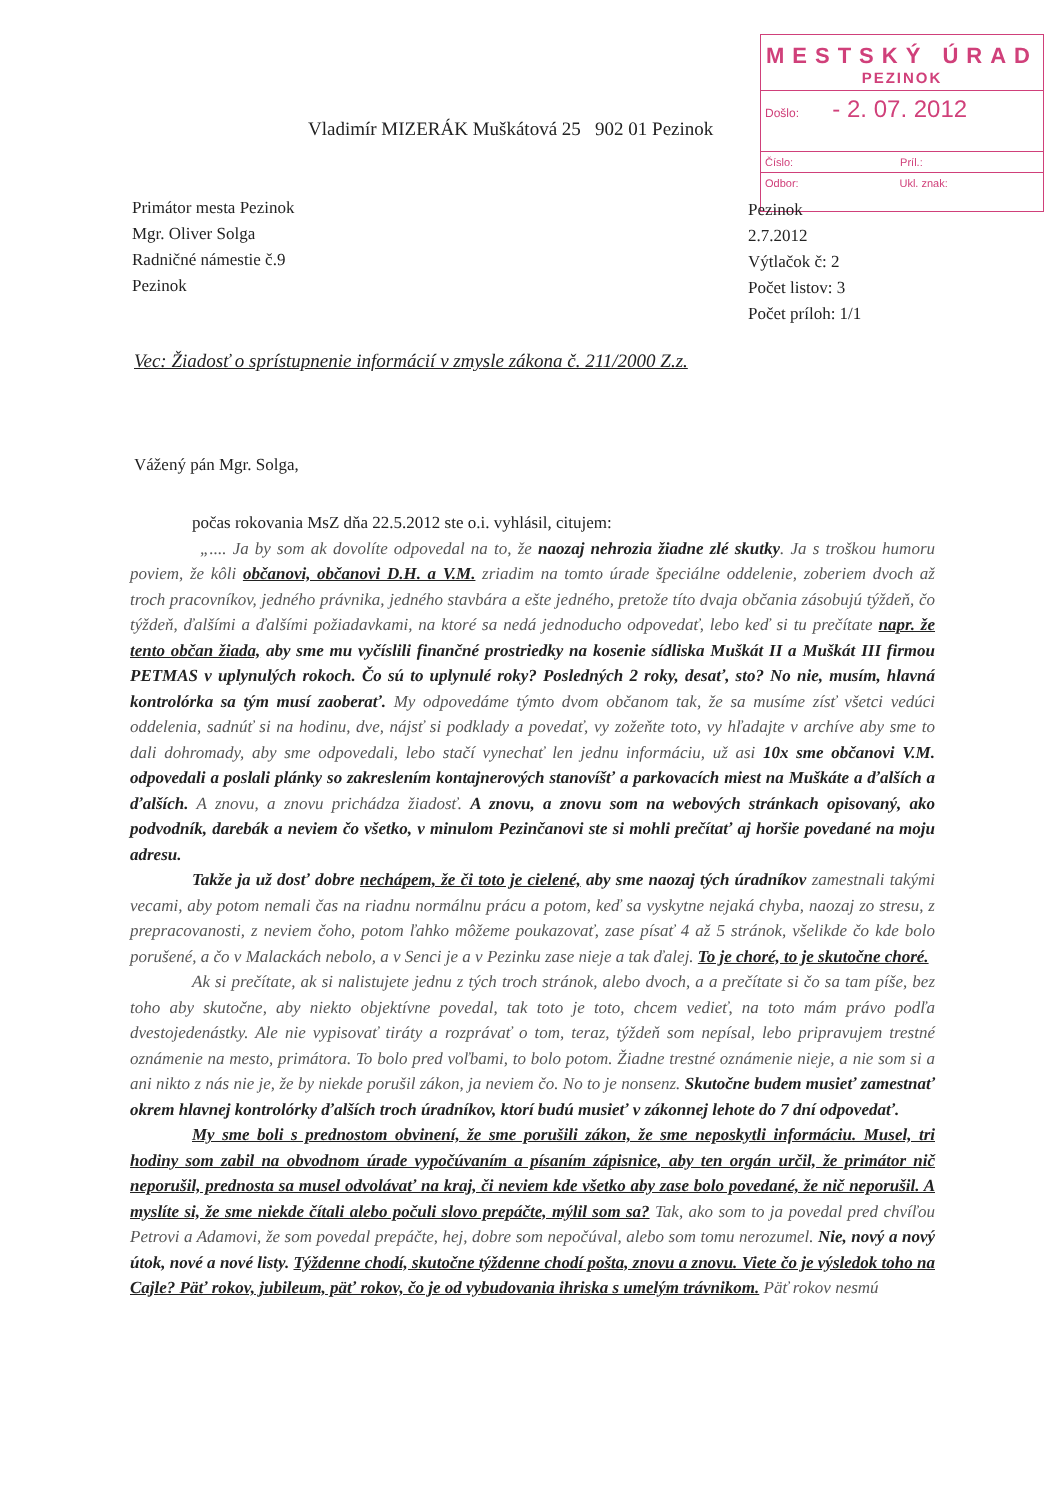MESTSKÝ ÚRAD
PEZINOK
Došlo: - 2. 07. 2012
Číslo: Príl.:
Odbor: Ukl. znak:
Vladimír MIZERÁK Muškátová 25 902 01 Pezinok
Primátor mesta Pezinok
Mgr. Oliver Solga
Radničné námestie č.9
Pezinok
Pezinok
2.7.2012
Výtlačok č: 2
Počet listov: 3
Počet príloh: 1/1
Vec: Žiadosť o sprístupnenie informácií v zmysle zákona č. 211/2000 Z.z.
Vážený pán Mgr. Solga,
počas rokovania MsZ dňa 22.5.2012 ste o.i. vyhlásil, citujem:
„.... Ja by som ak dovolíte odpovedal na to, že naozaj nehrozia žiadne zlé skutky. Ja s troškou humoru poviem, že kôli občanovi, občanovi D.H. a V.M. zriadim na tomto úrade špeciálne oddelenie, zoberiem dvoch až troch pracovníkov, jedného právnika, jedného stavbára a ešte jedného, pretože títo dvaja občania zásobujú týždeň, čo týždeň, ďalšími a ďalšími požiadavkami, na ktoré sa nedá jednoducho odpovedať, lebo keď si tu prečítate napr. že tento občan žiada, aby sme mu vyčíslili finančné prostriedky na kosenie sídliska Muškát II a Muškát III firmou PETMAS v uplynulých rokoch. Čo sú to uplynulé roky? Posledných 2 roky, desať, sto? No nie, musím, hlavná kontrolórka sa tým musí zaoberať. My odpovedáme týmto dvom občanom tak, že sa musíme zísť všetci vedúci oddelenia, sadnúť si na hodinu, dve, nájsť si podklady a povedať, vy zožeňte toto, vy hľadajte v archíve aby sme to dali dohromady, aby sme odpovedali, lebo stačí vynechať len jednu informáciu, už asi 10x sme občanovi V.M. odpovedali a poslali plánky so zakreslením kontajnerových stanovíšť a parkovacích miest na Muškáte a ďalších a ďalších. A znovu, a znovu prichádza žiadosť. A znovu, a znovu som na webových stránkach opisovaný, ako podvodník, darebák a neviem čo všetko, v minulom Pezinčanovi ste si mohli prečítať aj horšie povedané na moju adresu.
Takže ja už dosť dobre nechápem, že či toto je cielené, aby sme naozaj tých úradníkov zamestnali takými vecami, aby potom nemali čas na riadnu normálnu prácu a potom, keď sa vyskytne nejaká chyba, naozaj zo stresu, z prepracovanosti, z neviem čoho, potom ľahko môžeme poukazovať, zase písať 4 až 5 stránok, všelikde čo kde bolo porušené, a čo v Malackách nebolo, a v Senci je a v Pezinku zase nieje a tak ďalej. To je choré, to je skutočne choré.
Ak si prečítate, ak si nalistujete jednu z tých troch stránok, alebo dvoch, a a prečítate si čo sa tam píše, bez toho aby skutočne, aby niekto objektívne povedal, tak toto je toto, chcem vedieť, na toto mám právo podľa dvestojedenástky. Ale nie vypisovať tiráty a rozprávať o tom, teraz, týždeň som nepísal, lebo pripravujem trestné oznámenie na mesto, primátora. To bolo pred voľbami, to bolo potom. Žiadne trestné oznámenie nieje, a nie som si a ani nikto z nás nie je, že by niekde porušil zákon, ja neviem čo. No to je nonsenz. Skutočne budem musieť zamestnať okrem hlavnej kontrolórky ďalších troch úradníkov, ktorí budú musieť v zákonnej lehote do 7 dní odpovedať.
My sme boli s prednostom obvinení, že sme porušili zákon, že sme neposkytli informáciu. Musel, tri hodiny som zabil na obvodnom úrade vypočúvaním a písaním zápisnice, aby ten orgán určil, že primátor nič neporušil, prednosta sa musel odvolávať na kraj, či neviem kde všetko aby zase bolo povedané, že nič neporušil. A myslíte si, že sme niekde čítali alebo počuli slovo prepáčte, mýlil som sa? Tak, ako som to ja povedal pred chvíľou Petrovi a Adamovi, že som povedal prepáčte, hej, dobre som nepočúval, alebo som tomu nerozumel. Nie, nový a nový útok, nové a nové listy. Týždenne chodí, skutočne týždenne chodí pošta, znovu a znovu. Viete čo je výsledok toho na Cajle? Päť rokov, jubileum, päť rokov, čo je od vybudovania ihriska s umelým trávnikom. Päť rokov nesmú